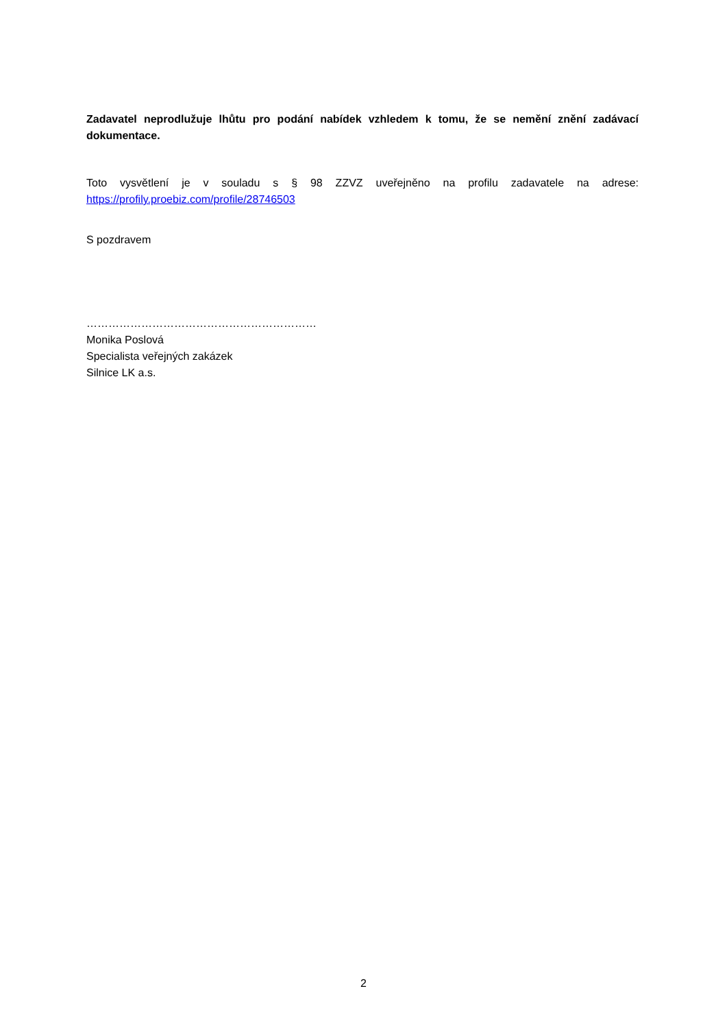Zadavatel neprodlužuje lhůtu pro podání nabídek vzhledem k tomu, že se nemění znění zadávací dokumentace.
Toto vysvětlení je v souladu s § 98 ZZVZ uveřejněno na profilu zadavatele na adrese:
https://profily.proebiz.com/profile/28746503
S pozdravem
………………………………………………………
Monika Poslová
Specialista veřejných zakázek
Silnice LK a.s.
2